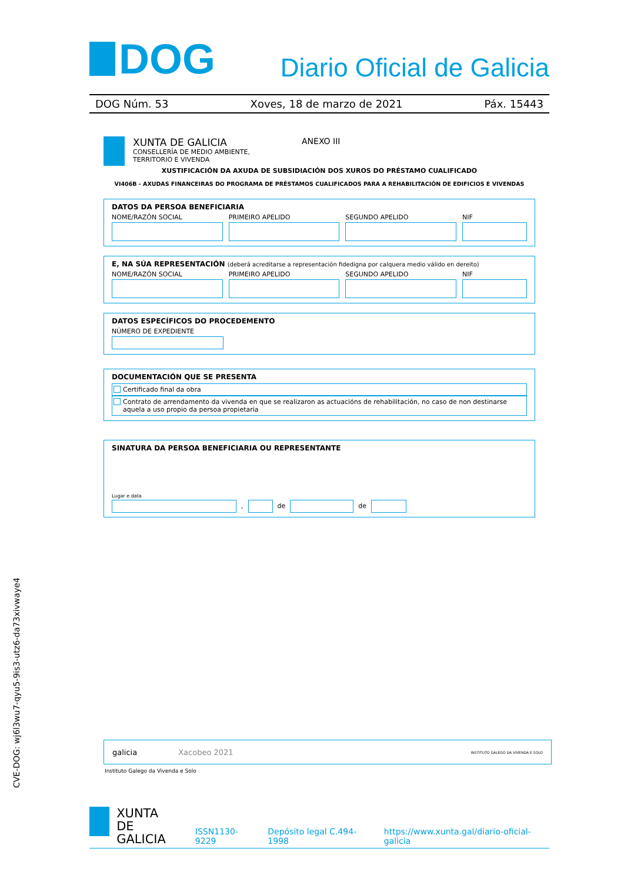DOG
Diario Oficial de Galicia
DOG Núm. 53 Xoves, 18 de marzo de 2021 Páx. 15443
XUNTA DE GALICIA
CONSELLERÍA DE MEDIO AMBIENTE,
TERRITORIO E VIVENDA
ANEXO III
XUSTIFICACIÓN DA AXUDA DE SUBSIDIACIÓN DOS XUROS DO PRÉSTAMO CUALIFICADO
VI406B - AXUDAS FINANCEIRAS DO PROGRAMA DE PRÉSTAMOS CUALIFICADOS PARA A REHABILITACIÓN DE EDIFICIOS E VIVENDAS
DATOS DA PERSOA BENEFICIARIA
NOME/RAZÓN SOCIAL PRIMEIRO APELIDO SEGUNDO APELIDO NIF
E, NA SÚA REPRESENTACIÓN (deberá acreditarse a representación fidedigna por calquera medio válido en dereito)
NOME/RAZÓN SOCIAL PRIMEIRO APELIDO SEGUNDO APELIDO NIF
DATOS ESPECÍFICOS DO PROCEDEMENTO
NÚMERO DE EXPEDIENTE
DOCUMENTACIÓN QUE SE PRESENTA
Certificado final da obra
Contrato de arrendamento da vivenda en que se realizaron as actuacións de rehabilitación, no caso de non destinarse aquela a uso propio da persoa propietaria
SINATURA DA PERSOA BENEFICIARIA OU REPRESENTANTE
Lugar e data
,
de
de
galicia Xacobeo 2021 INSTITUTO GALEGO DA VIVENDA E SOLO
Instituto Galego da Vivenda e Solo
CVE-DOG: wj6l3wu7-qyu5-9is3-utz6-da73xivwaye4
XUNTA
DE GALICIA
ISSN1130-9229 Depósito legal C.494-1998 https://www.xunta.gal/diario-oficial-galicia